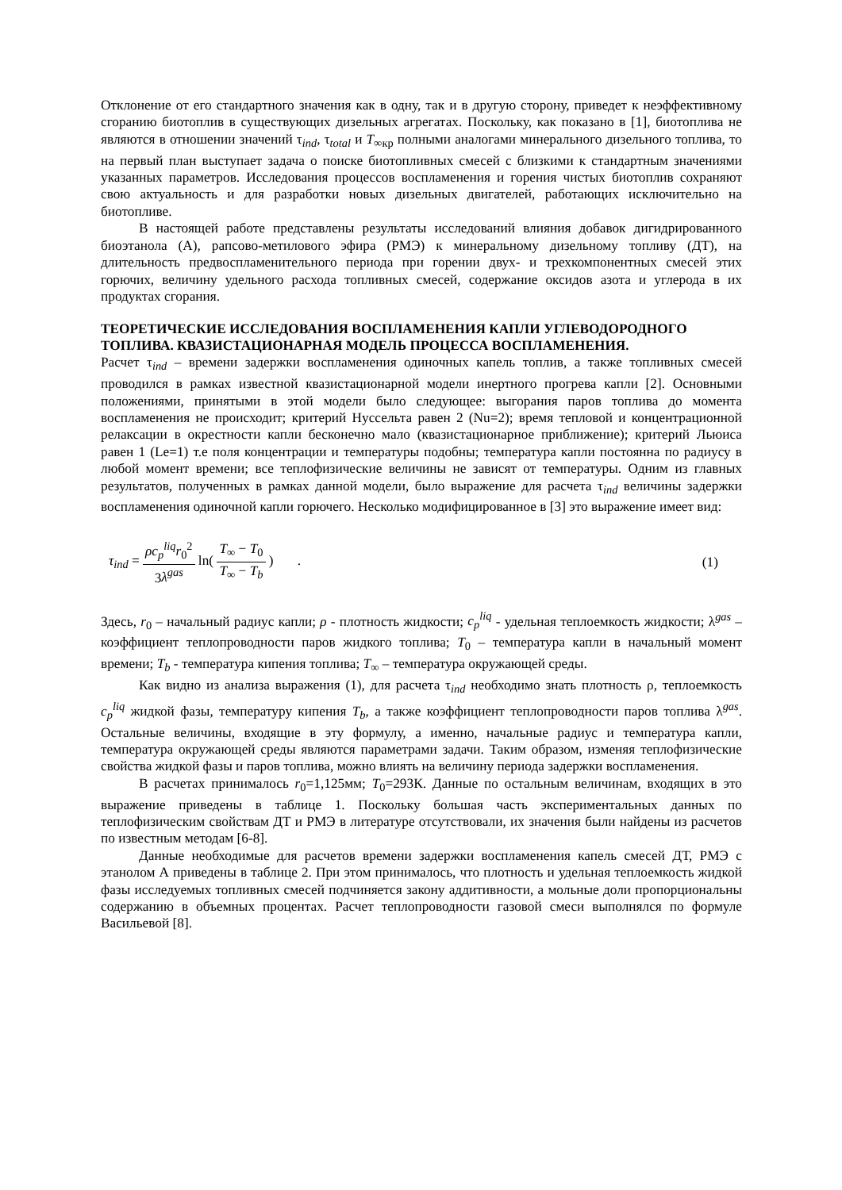Отклонение от его стандартного значения как в одну, так и в другую сторону, приведет к неэффективному сгоранию биотоплив в существующих дизельных агрегатах. Поскольку, как показано в [1], биотоплива не являются в отношении значений τ<sub>ind</sub>, τ<sub>total</sub> и T<sub>∞кр</sub> полными аналогами минерального дизельного топлива, то на первый план выступает задача о поиске биотопливных смесей с близкими к стандартным значениями указанных параметров. Исследования процессов воспламенения и горения чистых биотоплив сохраняют свою актуальность и для разработки новых дизельных двигателей, работающих исключительно на биотопливе.
В настоящей работе представлены результаты исследований влияния добавок дигидрированного биоэтанола (А), рапсово-метилового эфира (РМЭ) к минеральному дизельному топливу (ДТ), на длительность предвоспламенительного периода при горении двух- и трехкомпонентных смесей этих горючих, величину удельного расхода топливных смесей, содержание оксидов азота и углерода в их продуктах сгорания.
ТЕОРЕТИЧЕСКИЕ ИССЛЕДОВАНИЯ ВОСПЛАМЕНЕНИЯ КАПЛИ УГЛЕВОДОРОДНОГО ТОПЛИВА. КВАЗИСТАЦИОНАРНАЯ МОДЕЛЬ ПРОЦЕССА ВОСПЛАМЕНЕНИЯ.
Расчет τ<sub>ind</sub> – времени задержки воспламенения одиночных капель топлив, а также топливных смесей проводился в рамках известной квазистационарной модели инертного прогрева капли [2]. Основными положениями, принятыми в этой модели было следующее: выгорания паров топлива до момента воспламенения не происходит; критерий Нуссельта равен 2 (Nu=2); время тепловой и концентрационной релаксации в окрестности капли бесконечно мало (квазистационарное приближение); критерий Льюиса равен 1 (Le=1) т.е поля концентрации и температуры подобны; температура капли постоянна по радиусу в любой момент времени; все теплофизические величины не зависят от температуры. Одним из главных результатов, полученных в рамках данной модели, было выражение для расчета τ<sub>ind</sub> величины задержки воспламенения одиночной капли горючего. Несколько модифицированное в [3] это выражение имеет вид:
τ<sub>ind</sub> = ρc<sub>p</sub><sup>liq</sup>r<sub>0</sub><sup>2</sup> 3λ<sup>gas</sup> ln( T<sub>∞</sub> − T<sub>0</sub> T<sub>∞</sub> − T<sub>b</sub> ) .
(1)
Здесь, r<sub>0</sub> – начальный радиус капли; ρ - плотность жидкости; c<sub>p</sub><sup>liq</sup> - удельная теплоемкость жидкости; λ<sup>gas</sup> – коэффициент теплопроводности паров жидкого топлива; T<sub>0</sub> – температура капли в начальный момент времени; T<sub>b</sub> - температура кипения топлива; T<sub>∞</sub> – температура окружающей среды.
Как видно из анализа выражения (1), для расчета τ<sub>ind</sub> необходимо знать плотность ρ, теплоемкость c<sub>p</sub><sup>liq</sup> жидкой фазы, температуру кипения T<sub>b</sub>, а также коэффициент теплопроводности паров топлива λ<sup>gas</sup>. Остальные величины, входящие в эту формулу, а именно, начальные радиус и температура капли, температура окружающей среды являются параметрами задачи. Таким образом, изменяя теплофизические свойства жидкой фазы и паров топлива, можно влиять на величину периода задержки воспламенения.
В расчетах принималось r<sub>0</sub>=1,125мм; T<sub>0</sub>=293К. Данные по остальным величинам, входящих в это выражение приведены в таблице 1. Поскольку большая часть экспериментальных данных по теплофизическим свойствам ДТ и РМЭ в литературе отсутствовали, их значения были найдены из расчетов по известным методам [6-8].
Данные необходимые для расчетов времени задержки воспламенения капель смесей ДТ, РМЭ с этанолом А приведены в таблице 2. При этом принималось, что плотность и удельная теплоемкость жидкой фазы исследуемых топливных смесей подчиняется закону аддитивности, а мольные доли пропорциональны содержанию в объемных процентах. Расчет теплопроводности газовой смеси выполнялся по формуле Васильевой [8].